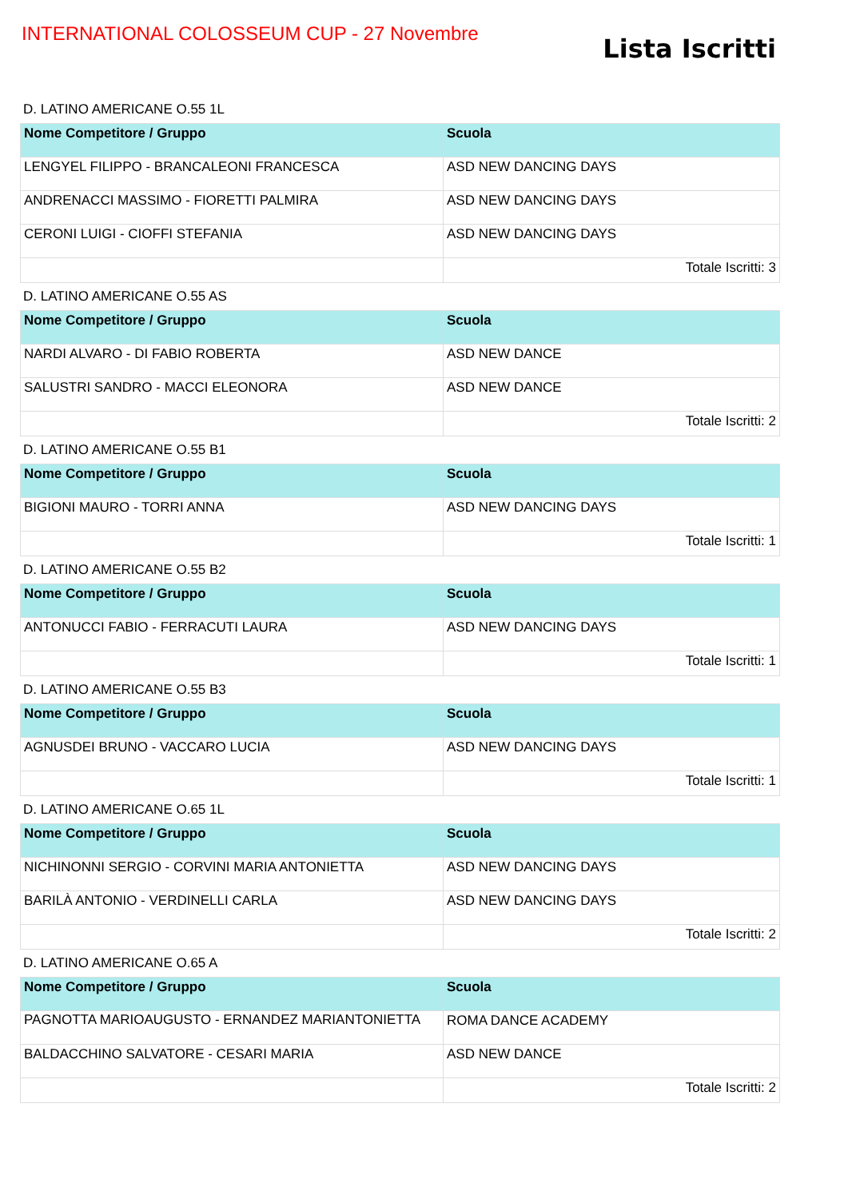INTERNATIONAL COLOSSEUM CUP - 27 Novembre
Lista Iscritti
D. LATINO AMERICANE O.55 1L
| Nome Competitore / Gruppo | Scuola |
| --- | --- |
| LENGYEL FILIPPO - BRANCALEONI FRANCESCA | ASD NEW DANCING DAYS |
| ANDRENACCI MASSIMO - FIORETTI PALMIRA | ASD NEW DANCING DAYS |
| CERONI LUIGI - CIOFFI STEFANIA | ASD NEW DANCING DAYS |
| | Totale Iscritti: 3 |
D. LATINO AMERICANE O.55 AS
| Nome Competitore / Gruppo | Scuola |
| --- | --- |
| NARDI ALVARO - DI FABIO ROBERTA | ASD NEW DANCE |
| SALUSTRI SANDRO - MACCI ELEONORA | ASD NEW DANCE |
| | Totale Iscritti: 2 |
D. LATINO AMERICANE O.55 B1
| Nome Competitore / Gruppo | Scuola |
| --- | --- |
| BIGIONI MAURO - TORRI ANNA | ASD NEW DANCING DAYS |
| | Totale Iscritti: 1 |
D. LATINO AMERICANE O.55 B2
| Nome Competitore / Gruppo | Scuola |
| --- | --- |
| ANTONUCCI FABIO - FERRACUTI LAURA | ASD NEW DANCING DAYS |
| | Totale Iscritti: 1 |
D. LATINO AMERICANE O.55 B3
| Nome Competitore / Gruppo | Scuola |
| --- | --- |
| AGNUSDEI BRUNO - VACCARO LUCIA | ASD NEW DANCING DAYS |
| | Totale Iscritti: 1 |
D. LATINO AMERICANE O.65 1L
| Nome Competitore / Gruppo | Scuola |
| --- | --- |
| NICHINONNI SERGIO - CORVINI MARIA ANTONIETTA | ASD NEW DANCING DAYS |
| BARILÀ ANTONIO - VERDINELLI CARLA | ASD NEW DANCING DAYS |
| | Totale Iscritti: 2 |
D. LATINO AMERICANE O.65 A
| Nome Competitore / Gruppo | Scuola |
| --- | --- |
| PAGNOTTA MARIOAUGUSTO - ERNANDEZ MARIANTONIETTA | ROMA DANCE ACADEMY |
| BALDACCHINO SALVATORE - CESARI MARIA | ASD NEW DANCE |
| | Totale Iscritti: 2 |